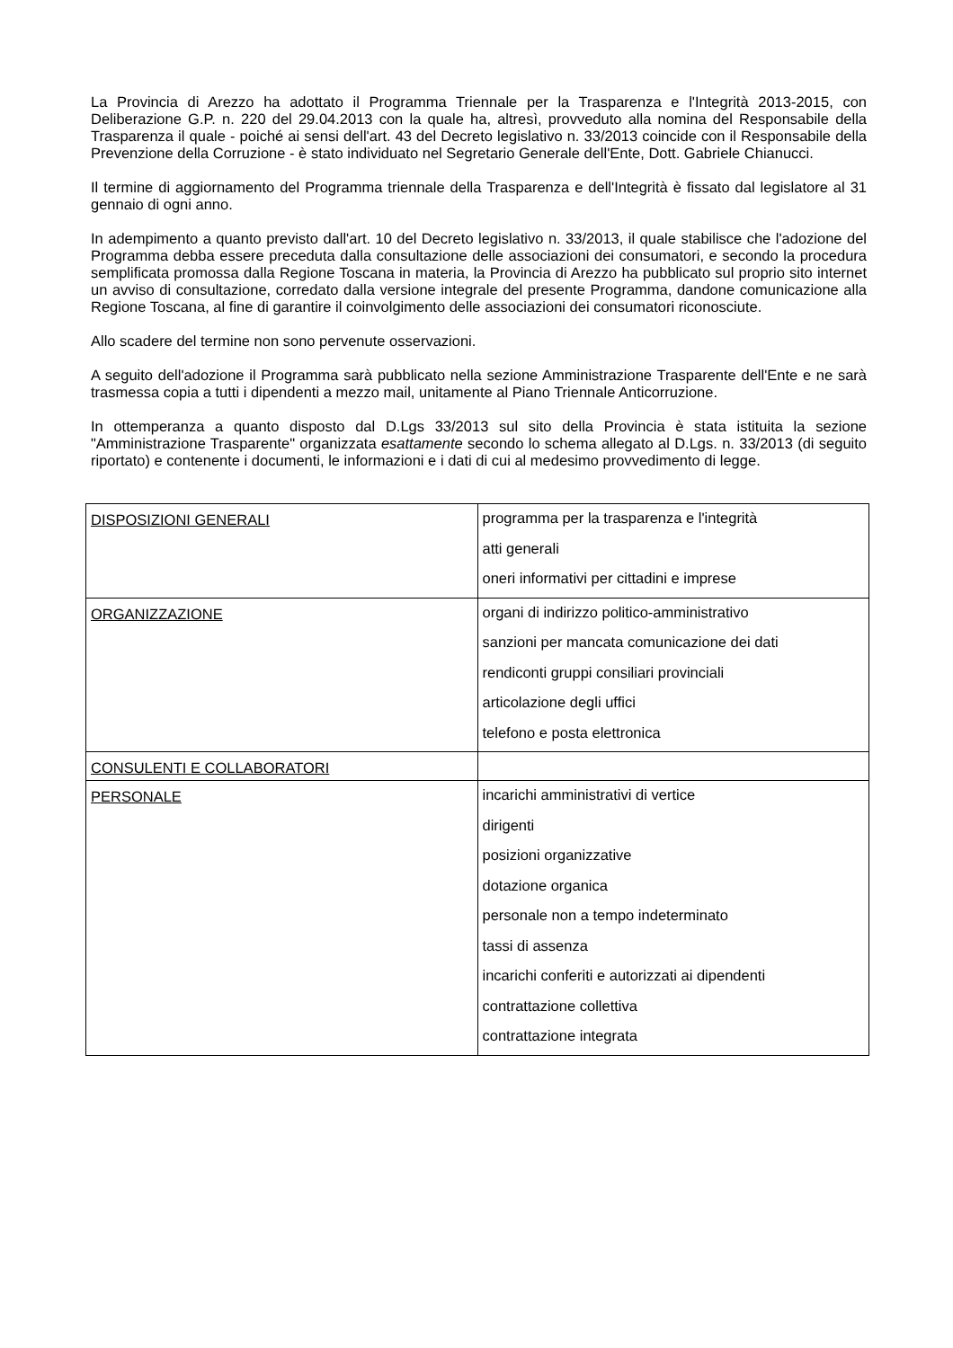La Provincia di Arezzo ha adottato il Programma Triennale per la Trasparenza e l'Integrità 2013-2015, con Deliberazione G.P. n. 220 del 29.04.2013 con la quale ha, altresì, provveduto alla nomina del Responsabile della Trasparenza il quale - poiché ai sensi dell'art. 43 del Decreto legislativo n. 33/2013 coincide con il Responsabile della Prevenzione della Corruzione - è stato individuato nel Segretario Generale dell'Ente, Dott. Gabriele Chianucci.
Il termine di aggiornamento del Programma triennale della Trasparenza e dell'Integrità è fissato dal legislatore al 31 gennaio di ogni anno.
In adempimento a quanto previsto dall'art. 10 del Decreto legislativo n. 33/2013, il quale stabilisce che l'adozione del Programma debba essere preceduta dalla consultazione delle associazioni dei consumatori, e secondo la procedura semplificata promossa dalla Regione Toscana in materia, la Provincia di Arezzo ha pubblicato sul proprio sito internet un avviso di consultazione, corredato dalla versione integrale del presente Programma, dandone comunicazione alla Regione Toscana, al fine di garantire il coinvolgimento delle associazioni dei consumatori riconosciute.
Allo scadere del termine non sono pervenute osservazioni.
A seguito dell'adozione il Programma sarà pubblicato nella sezione Amministrazione Trasparente dell'Ente e ne sarà trasmessa copia a tutti i dipendenti a mezzo mail, unitamente al Piano Triennale Anticorruzione.
In ottemperanza a quanto disposto dal D.Lgs 33/2013 sul sito della Provincia è stata istituita la sezione "Amministrazione Trasparente" organizzata esattamente secondo lo schema allegato al D.Lgs. n. 33/2013 (di seguito riportato) e contenente i documenti, le informazioni e i dati di cui al medesimo provvedimento di legge.
| DISPOSIZIONI GENERALI | programma per la trasparenza e l'integrità atti generali oneri informativi per cittadini e imprese |
| ORGANIZZAZIONE | organi di indirizzo politico-amministrativo sanzioni per mancata comunicazione dei dati rendiconti gruppi consiliari provinciali articolazione degli uffici telefono e posta elettronica |
| CONSULENTI E COLLABORATORI | |
| PERSONALE | incarichi amministrativi di vertice dirigenti posizioni organizzative dotazione organica personale non a tempo indeterminato tassi di assenza incarichi conferiti e autorizzati ai dipendenti contrattazione collettiva contrattazione integrata |